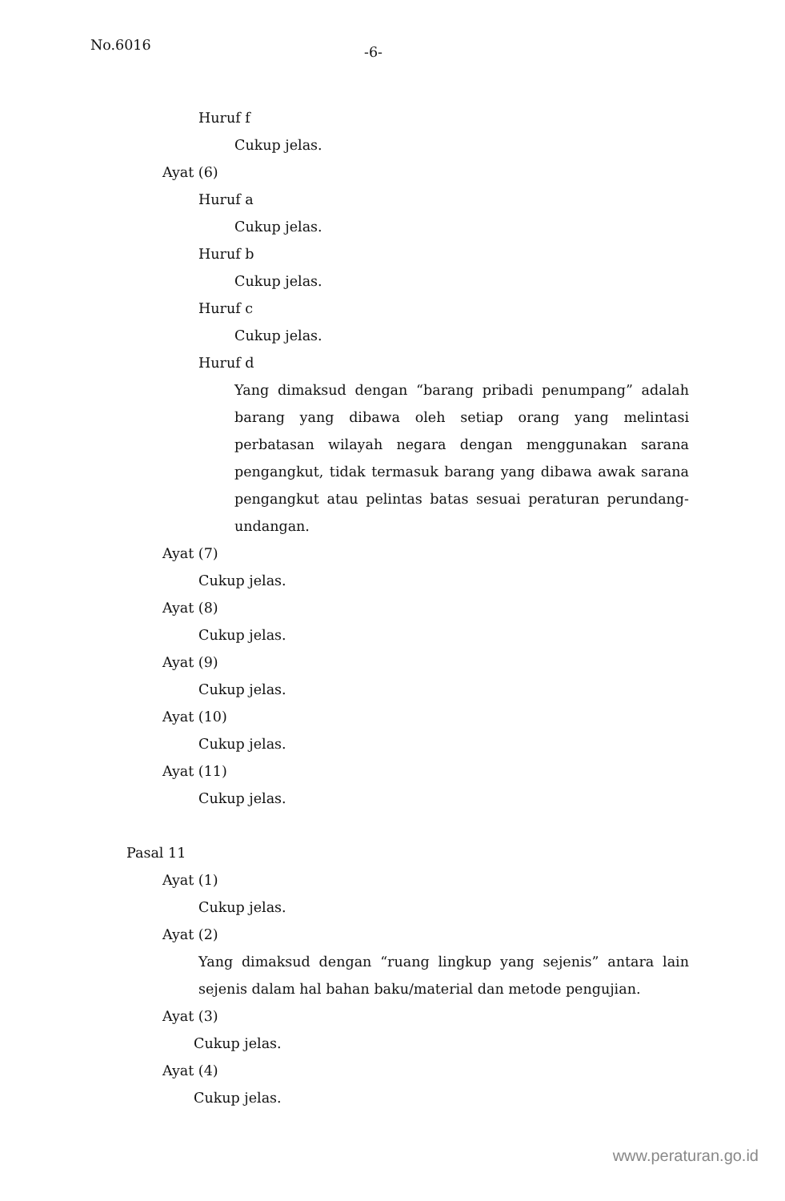No.6016 -6-
Huruf f
Cukup jelas.
Ayat (6)
Huruf a
Cukup jelas.
Huruf b
Cukup jelas.
Huruf c
Cukup jelas.
Huruf d
Yang dimaksud dengan “barang pribadi penumpang” adalah barang yang dibawa oleh setiap orang yang melintasi perbatasan wilayah negara dengan menggunakan sarana pengangkut, tidak termasuk barang yang dibawa awak sarana pengangkut atau pelintas batas sesuai peraturan perundang-undangan.
Ayat (7)
Cukup jelas.
Ayat (8)
Cukup jelas.
Ayat (9)
Cukup jelas.
Ayat (10)
Cukup jelas.
Ayat (11)
Cukup jelas.
Pasal 11
Ayat (1)
Cukup jelas.
Ayat (2)
Yang dimaksud dengan “ruang lingkup yang sejenis” antara lain sejenis dalam hal bahan baku/material dan metode pengujian.
Ayat (3)
Cukup jelas.
Ayat (4)
Cukup jelas.
www.peraturan.go.id